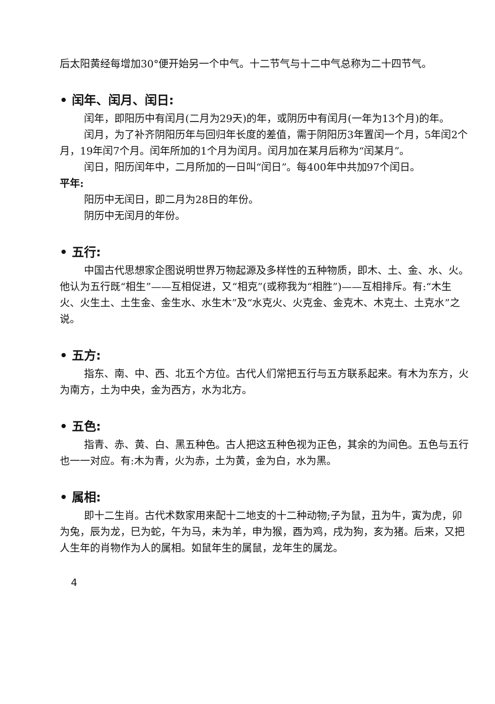后太阳黄经每增加30°便开始另一个中气。十二节气与十二中气总称为二十四节气。
• 闰年、闰月、闰日:
闰年，即阳历中有闰月(二月为29天)的年，或阴历中有闰月(一年为13个月)的年。
闰月，为了补齐阴阳历年与回归年长度的差值，需于阴阳历3年置闰一个月，5年闰2个月，19年闰7个月。闰年所加的1个月为闰月。闰月加在某月后称为“闰某月”。
闰日，阳历闰年中，二月所加的一日叫“闰日”。每400年中共加97个闰日。
平年:
阳历中无闰日，即二月为28日的年份。
阴历中无闰月的年份。
• 五行:
中国古代思想家企图说明世界万物起源及多样性的五种物质，即木、土、金、水、火。他认为五行既“相生”——互相促进，又“相克”(或称我为“相胜”)——互相排斥。有:“木生火、火生土、土生金、金生水、水生木”及“水克火、火克金、金克木、木克土、土克水”之说。
• 五方:
指东、南、中、西、北五个方位。古代人们常把五行与五方联系起来。有木为东方，火为南方，土为中央，金为西方，水为北方。
• 五色:
指青、赤、黄、白、黑五种色。古人把这五种色视为正色，其余的为间色。五色与五行也一一对应。有:木为青，火为赤，土为黄，金为白，水为黑。
• 属相:
即十二生肖。古代术数家用来配十二地支的十二种动物;子为鼠，丑为牛，寅为虎，卯为兔，辰为龙，巳为蛇，午为马，未为羊，申为猴，酉为鸡，戌为狗，亥为猪。后来，又把人生年的肖物作为人的属相。如鼠年生的属鼠，龙年生的属龙。
4